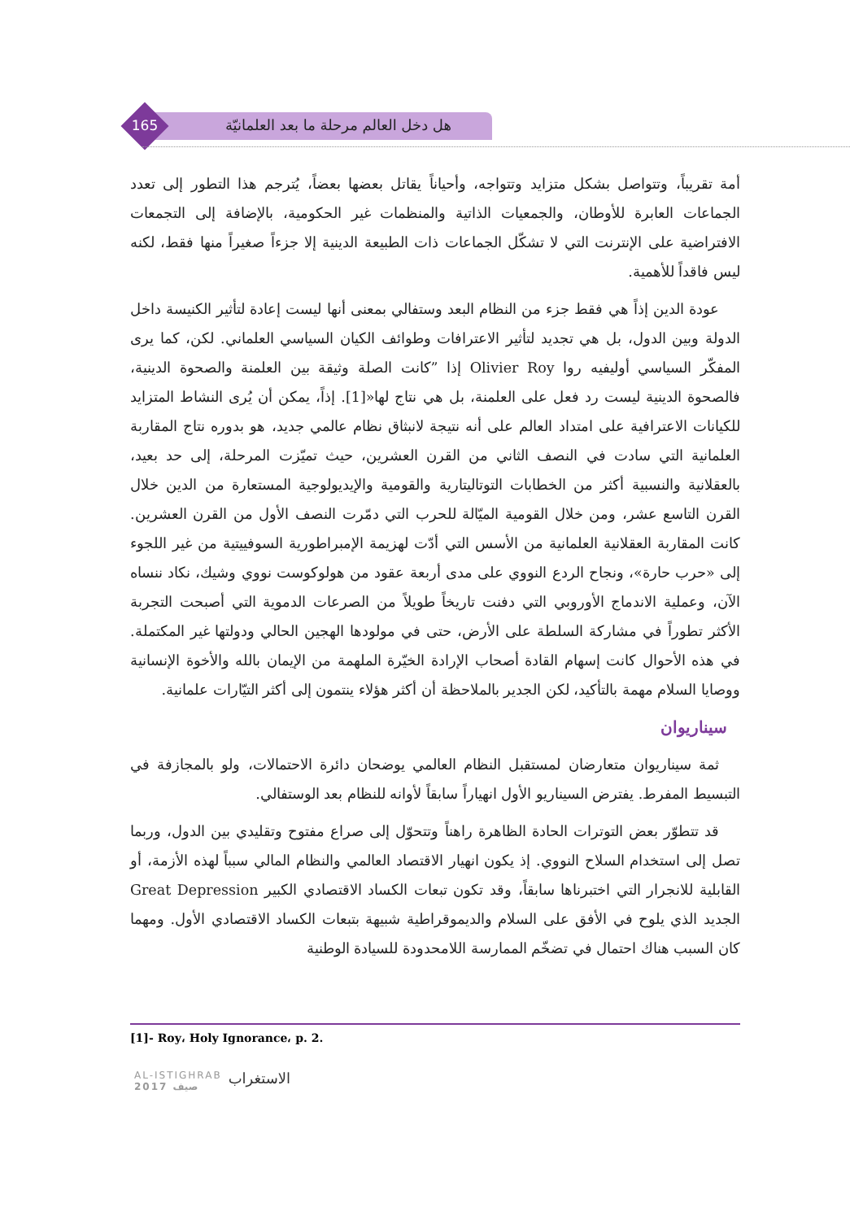هل دخل العالم مرحلة ما بعد العلمانيّة
165
أمة تقريباً، وتتواصل بشكل متزايد وتتواجه، وأحياناً يقاتل بعضها بعضاً، يُترجم هذا التطور إلى تعدد الجماعات العابرة للأوطان، والجمعيات الذاتية والمنظمات غير الحكومية، بالإضافة إلى التجمعات الافتراضية على الإنترنت التي لا تشكّل الجماعات ذات الطبيعة الدينية إلا جزءاً صغيراً منها فقط، لكنه ليس فاقداً للأهمية.
عودة الدين إذاً هي فقط جزء من النظام البعد وستفالي بمعنى أنها ليست إعادة لتأثير الكنيسة داخل الدولة وبين الدول، بل هي تجديد لتأثير الاعترافات وطوائف الكيان السياسي العلماني. لكن، كما يرى المفكّر السياسي أوليفيه روا Olivier Roy إذا ”كانت الصلة وثيقة بين العلمنة والصحوة الدينية، فالصحوة الدينية ليست رد فعل على العلمنة، بل هي نتاج لها«[1]. إذاً، يمكن أن يُرى النشاط المتزايد للكيانات الاعترافية على امتداد العالم على أنه نتيجة لانبثاق نظام عالمي جديد، هو بدوره نتاج المقاربة العلمانية التي سادت في النصف الثاني من القرن العشرين، حيث تميّزت المرحلة، إلى حد بعيد، بالعقلانية والنسبية أكثر من الخطابات التوتاليتارية والقومية والإيديولوجية المستعارة من الدين خلال القرن التاسع عشر، ومن خلال القومية الميّالة للحرب التي دمّرت النصف الأول من القرن العشرين. كانت المقاربة العقلانية العلمانية من الأسس التي أدّت لهزيمة الإمبراطورية السوفييتية من غير اللجوء إلى «حرب حارة»، ونجاح الردع النووي على مدى أربعة عقود من هولوكوست نووي وشيك، نكاد ننساه الآن، وعملية الاندماج الأوروبي التي دفنت تاريخاً طويلاً من الصرعات الدموية التي أصبحت التجربة الأكثر تطوراً في مشاركة السلطة على الأرض، حتى في مولودها الهجين الحالي ودولتها غير المكتملة. في هذه الأحوال كانت إسهام القادة أصحاب الإرادة الخيّرة الملهمة من الإيمان بالله والأخوة الإنسانية ووصايا السلام مهمة بالتأكيد، لكن الجدير بالملاحظة أن أكثر هؤلاء ينتمون إلى أكثر التيّارات علمانية.
سيناريوان
ثمة سيناريوان متعارضان لمستقبل النظام العالمي يوضحان دائرة الاحتمالات، ولو بالمجازفة في التبسيط المفرط. يفترض السيناريو الأول انهياراً سابقاً لأوانه للنظام بعد الوستفالي.
قد تتطوّر بعض التوترات الحادة الظاهرة راهناً وتتحوّل إلى صراع مفتوح وتقليدي بين الدول، وربما تصل إلى استخدام السلاح النووي. إذ يكون انهيار الاقتصاد العالمي والنظام المالي سبباً لهذه الأزمة، أو القابلية للانجرار التي اختبرناها سابقاً، وقد تكون تبعات الكساد الاقتصادي الكبير Great Depression الجديد الذي يلوح في الأفق على السلام والديموقراطية شبيهة بتبعات الكساد الاقتصادي الأول. ومهما كان السبب هناك احتمال في تضخّم الممارسة اللامحدودة للسيادة الوطنية
[1]- Roy، Holy Ignorance، p. 2.
AL-ISTIGHRAB
2017 صيف
الاستغراب